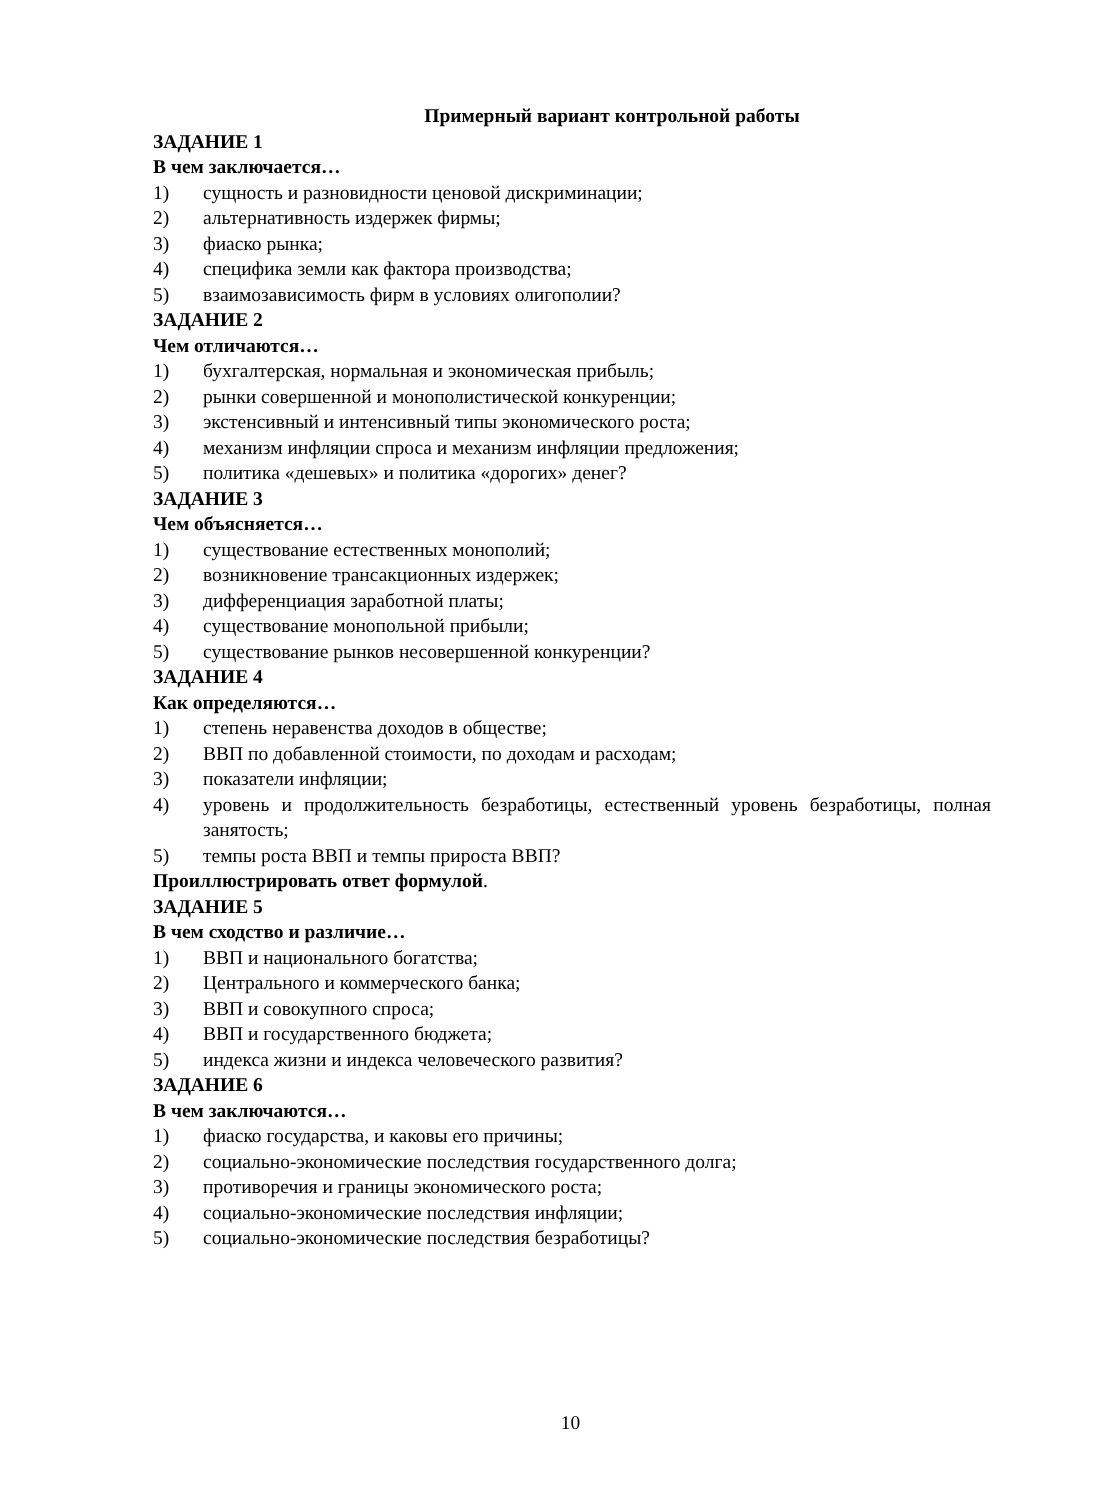Примерный вариант контрольной работы
ЗАДАНИЕ 1
В чем заключается…
1) сущность и разновидности ценовой дискриминации;
2) альтернативность издержек фирмы;
3) фиаско рынка;
4) специфика земли как фактора производства;
5) взаимозависимость фирм в условиях олигополии?
ЗАДАНИЕ 2
Чем отличаются…
1) бухгалтерская, нормальная и экономическая прибыль;
2) рынки совершенной и монополистической конкуренции;
3) экстенсивный и интенсивный типы экономического роста;
4) механизм инфляции спроса и механизм инфляции предложения;
5) политика «дешевых» и политика «дорогих» денег?
ЗАДАНИЕ 3
Чем объясняется…
1) существование естественных монополий;
2) возникновение трансакционных издержек;
3) дифференциация заработной платы;
4) существование монопольной прибыли;
5) существование рынков несовершенной конкуренции?
ЗАДАНИЕ 4
Как определяются…
1) степень неравенства доходов в обществе;
2) ВВП по добавленной стоимости, по доходам и расходам;
3) показатели инфляции;
4) уровень и продолжительность безработицы, естественный уровень безработицы, полная занятость;
5) темпы роста ВВП и темпы прироста ВВП?
Проиллюстрировать ответ формулой.
ЗАДАНИЕ 5
В чем сходство и различие…
1) ВВП и национального богатства;
2) Центрального и коммерческого банка;
3) ВВП и совокупного спроса;
4) ВВП и государственного бюджета;
5) индекса жизни и индекса человеческого развития?
ЗАДАНИЕ 6
В чем заключаются…
1) фиаско государства, и каковы его причины;
2) социально-экономические последствия государственного долга;
3) противоречия и границы экономического роста;
4) социально-экономические последствия инфляции;
5) социально-экономические последствия безработицы?
10